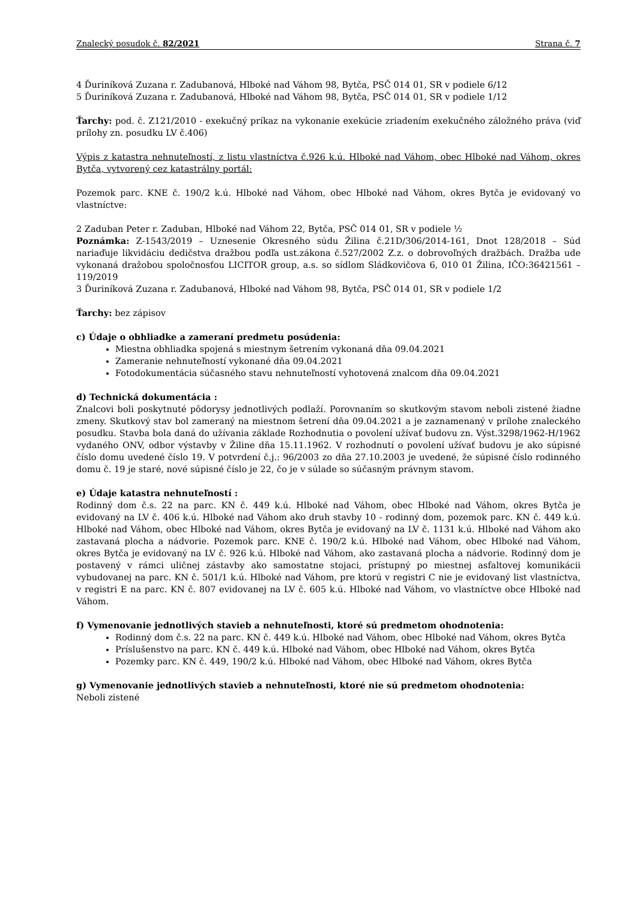Znalecký posudok č. 82/2021 Strana č. 7
4 Ďuriníková Zuzana r. Zadubanová, Hlboké nad Váhom 98, Bytča, PSČ 014 01, SR v podiele 6/12
5 Ďuriníková Zuzana r. Zadubanová, Hlboké nad Váhom 98, Bytča, PSČ 014 01, SR v podiele 1/12
Ťarchy: pod. č. Z121/2010 - exekučný príkaz na vykonanie exekúcie zriadením exekučného záložného práva (viď prílohy zn. posudku LV č.406)
Výpis z katastra nehnuteľností, z listu vlastníctva č.926 k.ú. Hlboké nad Váhom, obec Hlboké nad Váhom, okres Bytča, vytvorený cez katastrálny portál:
Pozemok parc. KNE č. 190/2 k.ú. Hlboké nad Váhom, obec Hlboké nad Váhom, okres Bytča je evidovaný vo vlastníctve:
2 Zaduban Peter r. Zaduban, Hlboké nad Váhom 22, Bytča, PSČ 014 01, SR v podiele ½
Poznámka: Z-1543/2019 – Uznesenie Okresného súdu Žilina č.21D/306/2014-161, Dnot 128/2018 – Súd nariaďuje likvidáciu dedičstva dražbou podľa ust.zákona č.527/2002 Z.z. o dobrovoľných dražbách. Dražba ude vykonaná dražobou spoločnosťou LICITOR group, a.s. so sídlom Sládkovičova 6, 010 01 Žilina, IČO:36421561 – 119/2019
3 Ďuriníková Zuzana r. Zadubanová, Hlboké nad Váhom 98, Bytča, PSČ 014 01, SR v podiele 1/2
Ťarchy: bez zápisov
c) Údaje o obhliadke a zameraní predmetu posúdenia:
Miestna obhliadka spojená s miestnym šetrením vykonaná dňa 09.04.2021
Zameranie nehnuteľností vykonané dňa 09.04.2021
Fotodokumentácia súčasného stavu nehnuteľností vyhotovená znalcom dňa 09.04.2021
d) Technická dokumentácia :
Znalcovi boli poskytnuté pôdorysy jednotlivých podlaží. Porovnaním so skutkovým stavom neboli zistené žiadne zmeny. Skutkový stav bol zameraný na miestnom šetrení dňa 09.04.2021 a je zaznamenaný v prílohe znaleckého posudku. Stavba bola daná do užívania základe Rozhodnutia o povolení užívať budovu zn. Výst.3298/1962-H/1962 vydaného ONV, odbor výstavby v Žiline dňa 15.11.1962. V rozhodnutí o povolení užívať budovu je ako súpisné číslo domu uvedené číslo 19. V potvrdení č.j.: 96/2003 zo dňa 27.10.2003 je uvedené, že súpisné číslo rodinného domu č. 19 je staré, nové súpisné číslo je 22, čo je v súlade so súčasným právnym stavom.
e) Údaje katastra nehnuteľností :
Rodinný dom č.s. 22 na parc. KN č. 449 k.ú. Hlboké nad Váhom, obec Hlboké nad Váhom, okres Bytča je evidovaný na LV č. 406 k.ú. Hlboké nad Váhom ako druh stavby 10 - rodinný dom, pozemok parc. KN č. 449 k.ú. Hlboké nad Váhom, obec Hlboké nad Váhom, okres Bytča je evidovaný na LV č. 1131 k.ú. Hlboké nad Váhom ako zastavaná plocha a nádvorie. Pozemok parc. KNE č. 190/2 k.ú. Hlboké nad Váhom, obec Hlboké nad Váhom, okres Bytča je evidovaný na LV č. 926 k.ú. Hlboké nad Váhom, ako zastavaná plocha a nádvorie. Rodinný dom je postavený v rámci uličnej zástavby ako samostatne stojaci, prístupný po miestnej asfaltovej komunikácii vybudovanej na parc. KN č. 501/1 k.ú. Hlboké nad Váhom, pre ktorú v registri C nie je evidovaný list vlastníctva, v registri E na parc. KN č. 807 evidovanej na LV č. 605 k.ú. Hlboké nad Váhom, vo vlastníctve obce Hlboké nad Váhom.
f) Vymenovanie jednotlivých stavieb a nehnuteľnosti, ktoré sú predmetom ohodnotenia:
Rodinný dom č.s. 22 na parc. KN č. 449 k.ú. Hlboké nad Váhom, obec Hlboké nad Váhom, okres Bytča
Príslušenstvo na parc. KN č. 449 k.ú. Hlboké nad Váhom, obec Hlboké nad Váhom, okres Bytča
Pozemky parc. KN č. 449, 190/2 k.ú. Hlboké nad Váhom, obec Hlboké nad Váhom, okres Bytča
g) Vymenovanie jednotlivých stavieb a nehnuteľnosti, ktoré nie sú predmetom ohodnotenia:
Neboli zistené